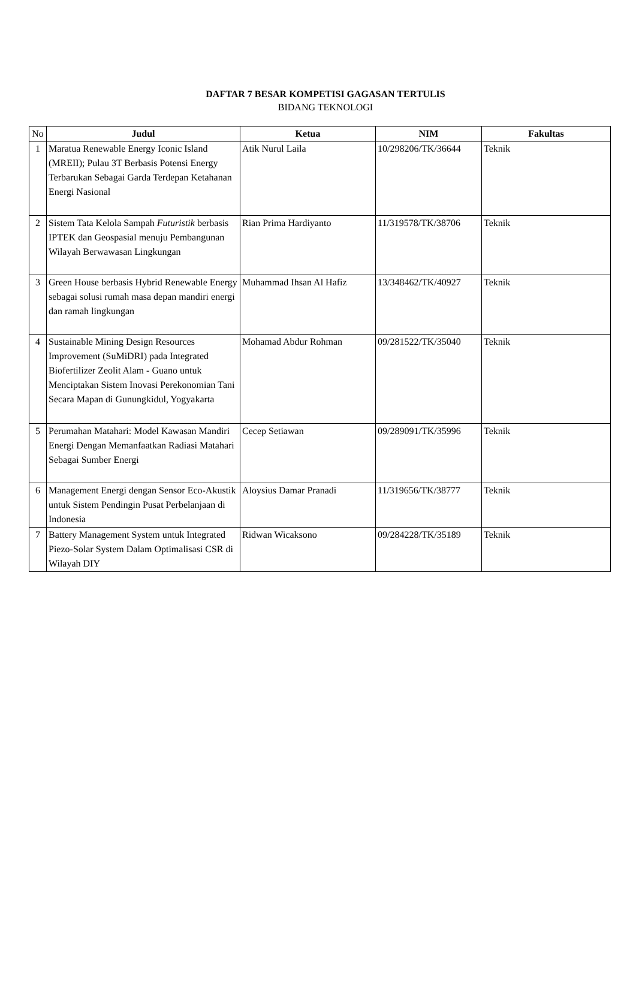DAFTAR 7 BESAR KOMPETISI GAGASAN TERTULIS
BIDANG TEKNOLOGI
| No | Judul | Ketua | NIM | Fakultas |
| --- | --- | --- | --- | --- |
| 1 | Maratua Renewable Energy Iconic Island (MREII); Pulau 3T Berbasis Potensi Energy Terbarukan Sebagai Garda Terdepan Ketahanan Energi Nasional | Atik Nurul Laila | 10/298206/TK/36644 | Teknik |
| 2 | Sistem Tata Kelola Sampah Futuristik berbasis IPTEK dan Geospasial menuju Pembangunan Wilayah Berwawasan Lingkungan | Rian Prima Hardiyanto | 11/319578/TK/38706 | Teknik |
| 3 | Green House berbasis Hybrid Renewable Energy sebagai solusi rumah masa depan mandiri energi dan ramah lingkungan | Muhammad Ihsan Al Hafiz | 13/348462/TK/40927 | Teknik |
| 4 | Sustainable Mining Design Resources Improvement (SuMiDRI) pada Integrated Biofertilizer Zeolit Alam - Guano untuk Menciptakan Sistem Inovasi Perekonomian Tani Secara Mapan di Gunungkidul, Yogyakarta | Mohamad Abdur Rohman | 09/281522/TK/35040 | Teknik |
| 5 | Perumahan Matahari: Model Kawasan Mandiri Energi Dengan Memanfaatkan Radiasi Matahari Sebagai Sumber Energi | Cecep Setiawan | 09/289091/TK/35996 | Teknik |
| 6 | Management Energi dengan Sensor Eco-Akustik untuk Sistem Pendingin Pusat Perbelanjaan di Indonesia | Aloysius Damar Pranadi | 11/319656/TK/38777 | Teknik |
| 7 | Battery Management System untuk Integrated Piezo-Solar System Dalam Optimalisasi CSR di Wilayah DIY | Ridwan Wicaksono | 09/284228/TK/35189 | Teknik |